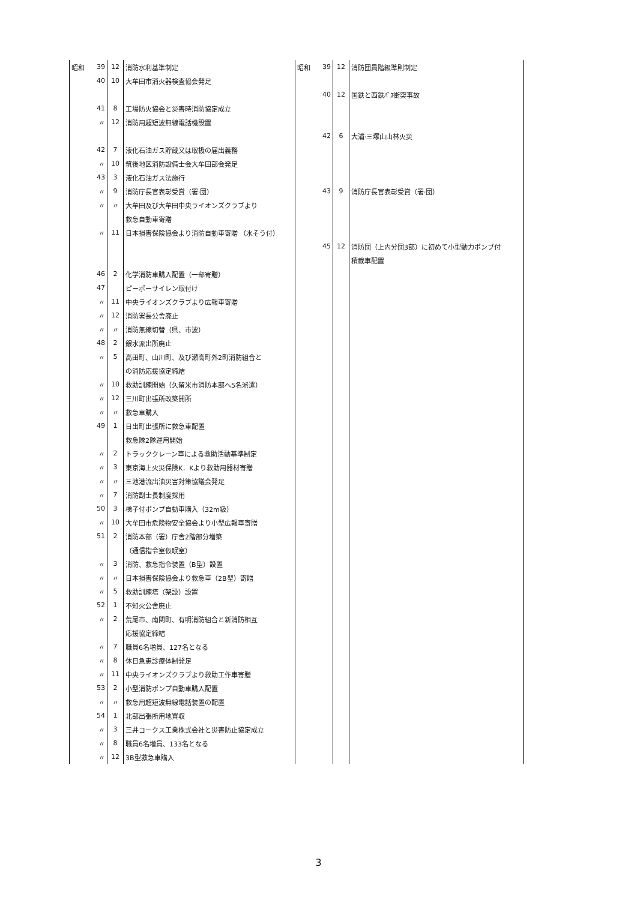| 昭和 | 39 | 12 | 消防水利基準制定 | 昭和 | 39 | 12 | 消防団員階級準則制定 |
| | 40 | 10 | 大牟田市消火器検査協会発足 | | | | |
| | | | | | 40 | 12 | 国鉄と西鉄ﾊﾞｽ衝突事故 |
| | 41 | 8 | 工場防火協会と災害時消防協定成立 | | | | |
| | 〃 | 12 | 消防用超短波無線電話機設置 | | | | |
| | | | | | 42 | 6 | 大浦·三塚山山林火災 |
| | 42 | 7 | 液化石油ガス貯蔵又は取扱の届出義務 | | | | |
| | 〃 | 10 | 筑後地区消防設備士会大牟田部会発足 | | | | |
| | 43 | 3 | 液化石油ガス法施行 | | | | |
| | 〃 | 9 | 消防庁長官表彰受賞（署·団） | | 43 | 9 | 消防庁長官表彰受賞（署·団） |
| | 〃 | 〃 | 大牟田及び大牟田中央ライオンズクラブより | | | | |
| | | | 救急自動車寄贈 | | | | |
| | 〃 | 11 | 日本損害保険協会より消防自動車寄贈 （水そう付） | | | | |
| | | | | | 45 | 12 | 消防団（上内分団3部）に初めて小型動力ポンプ付 |
| | | | | | | | 積載車配置 |
| | 46 | 2 | 化学消防車購入配置（一部寄贈） | | | | |
| | 47 | | ピーポーサイレン取付け | | | | |
| | 〃 | 11 | 中央ライオンズクラブより広報車寄贈 | | | | |
| | 〃 | 12 | 消防署長公舎廃止 | | | | |
| | 〃 | 〃 | 消防無線切替（県、市波） | | | | |
| | 48 | 2 | 銀水派出所廃止 | | | | |
| | 〃 | 5 | 高田町、山川町、及び瀬高町外2町消防組合と | | | | |
| | | | の消防応援協定締結 | | | | |
| | 〃 | 10 | 救助訓練開始（久留米市消防本部へ5名派遣） | | | | |
| | 〃 | 12 | 三川町出張所改築開所 | | | | |
| | 〃 | 〃 | 救急車購入 | | | | |
| | 49 | 1 | 日出町出張所に救急車配置 | | | | |
| | | | 救急隊2隊運用開始 | | | | |
| | 〃 | 2 | トラッククレーン車による救助活動基準制定 | | | | |
| | 〃 | 3 | 東京海上火災保険K．Kより救助用器材寄贈 | | | | |
| | 〃 | 〃 | 三池港流出油災害対策協議会発足 | | | | |
| | 〃 | 7 | 消防副士長制度採用 | | | | |
| | 50 | 3 | 梯子付ポンプ自動車購入（32m級） | | | | |
| | 〃 | 10 | 大牟田市危険物安全協会より小型広報車寄贈 | | | | |
| | 51 | 2 | 消防本部（署）庁舎2階部分増築 | | | | |
| | | | （通信指令室仮眠室） | | | | |
| | 〃 | 3 | 消防、救急指令装置（B型）設置 | | | | |
| | 〃 | 〃 | 日本損害保険協会より救急車（2B型）寄贈 | | | | |
| | 〃 | 5 | 救助訓練塔（架設）設置 | | | | |
| | 52 | 1 | 不知火公舎廃止 | | | | |
| | 〃 | 2 | 荒尾市、南関町、有明消防組合と新消防相互 | | | | |
| | | | 応援協定締結 | | | | |
| | 〃 | 7 | 職員6名増員、127名となる | | | | |
| | 〃 | 8 | 休日急患診療体制発足 | | | | |
| | 〃 | 11 | 中央ライオンズクラブより救助工作車寄贈 | | | | |
| | 53 | 2 | 小型消防ポンプ自動車購入配置 | | | | |
| | 〃 | 〃 | 救急用超短波無線電話装置の配置 | | | | |
| | 54 | 1 | 北部出張所用地買収 | | | | |
| | 〃 | 3 | 三井コークス工業株式会社と災害防止協定成立 | | | | |
| | 〃 | 8 | 職員6名増員、133名となる | | | | |
| | 〃 | 12 | 3B型救急車購入 | | | | |
3